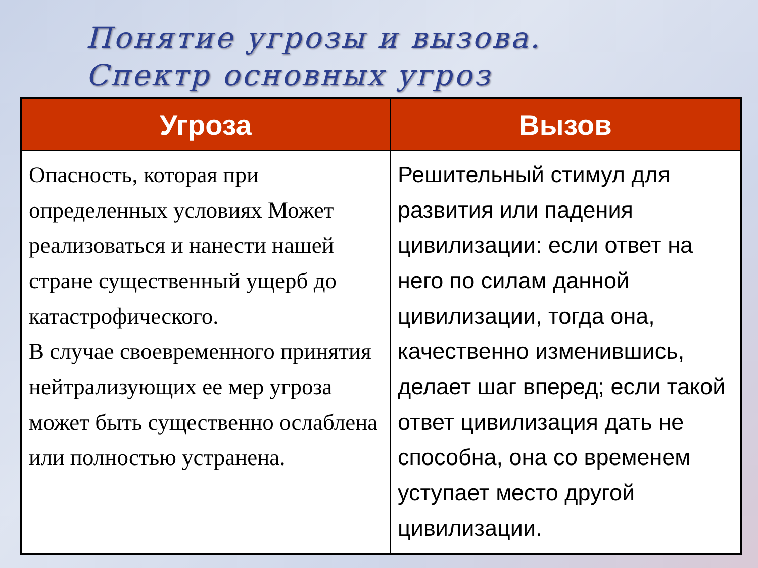Понятие угрозы и вызова.
Спектр основных угроз
| Угроза | Вызов |
| --- | --- |
| Опасность, которая при определенных условиях Может реализоваться и нанести нашей стране существенный ущерб до катастрофического. В случае своевременного принятия нейтрализующих ее мер угроза может быть существенно ослаблена или полностью устранена. | Решительный стимул для развития или падения цивилизации: если ответ на него по силам данной цивилизации, тогда она, качественно изменившись, делает шаг вперед; если такой ответ цивилизация дать не способна, она со временем уступает место другой цивилизации. |